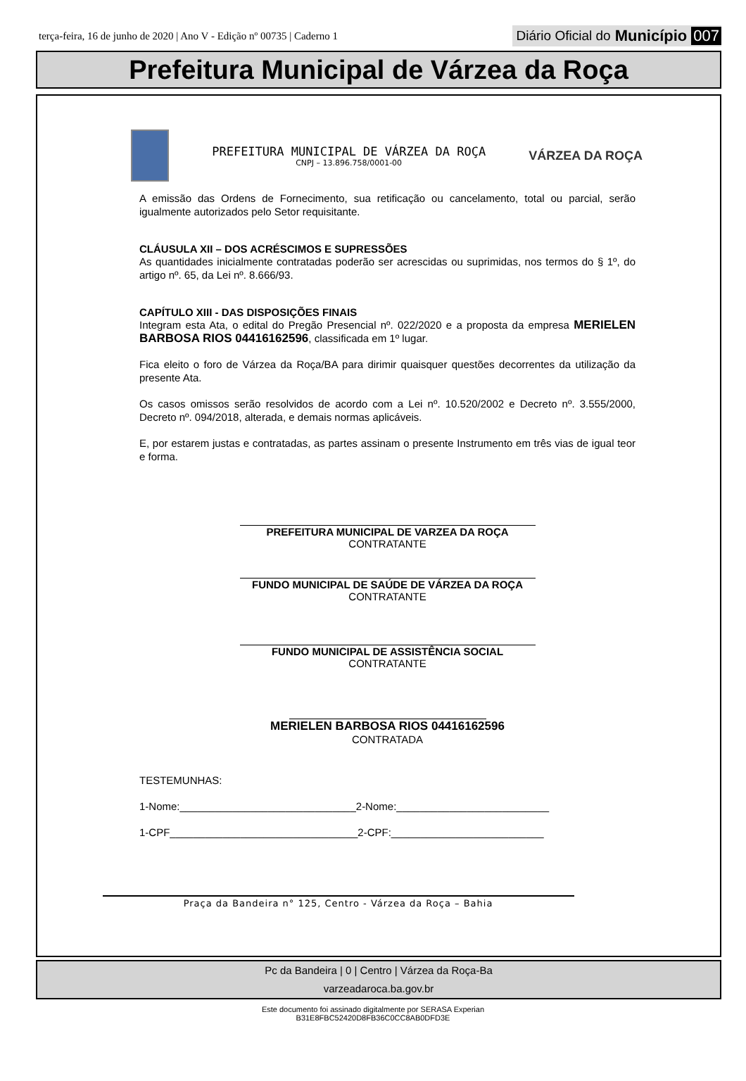terça-feira, 16 de junho de 2020 | Ano V - Edição nº 00735 | Caderno 1
Diário Oficial do Município 007
Prefeitura Municipal de Várzea da Roça
PREFEITURA MUNICIPAL DE VÁRZEA DA ROÇA
CNPJ – 13.896.758/0001-00
VÁRZEA DA ROÇA
A emissão das Ordens de Fornecimento, sua retificação ou cancelamento, total ou parcial, serão igualmente autorizados pelo Setor requisitante.
CLÁUSULA XII – DOS ACRÉSCIMOS E SUPRESSÕES
As quantidades inicialmente contratadas poderão ser acrescidas ou suprimidas, nos termos do § 1º, do artigo nº. 65, da Lei nº. 8.666/93.
CAPÍTULO XIII - DAS DISPOSIÇÕES FINAIS
Integram esta Ata, o edital do Pregão Presencial nº. 022/2020 e a proposta da empresa MERIELEN BARBOSA RIOS 04416162596, classificada em 1º lugar.
Fica eleito o foro de Várzea da Roça/BA para dirimir quaisquer questões decorrentes da utilização da presente Ata.
Os casos omissos serão resolvidos de acordo com a Lei nº. 10.520/2002 e Decreto nº. 3.555/2000, Decreto nº. 094/2018, alterada, e demais normas aplicáveis.
E, por estarem justas e contratadas, as partes assinam o presente Instrumento em três vias de igual teor e forma.
PREFEITURA MUNICIPAL DE VARZEA DA ROÇA
CONTRATANTE
FUNDO MUNICIPAL DE SAÚDE DE VÁRZEA DA ROÇA
CONTRATANTE
FUNDO MUNICIPAL DE ASSISTÊNCIA SOCIAL
CONTRATANTE
MERIELEN BARBOSA RIOS 04416162596
CONTRATADA
TESTEMUNHAS:
1-Nome:______________________________2-Nome:__________________________
1-CPF________________________________2-CPF:__________________________
Praça da Bandeira n° 125, Centro - Várzea da Roça – Bahia
Pc da Bandeira | 0 | Centro | Várzea da Roça-Ba
varzeadaroca.ba.gov.br
Este documento foi assinado digitalmente por SERASA Experian
B31E8FBC52420D8FB36C0CC8AB0DFD3E